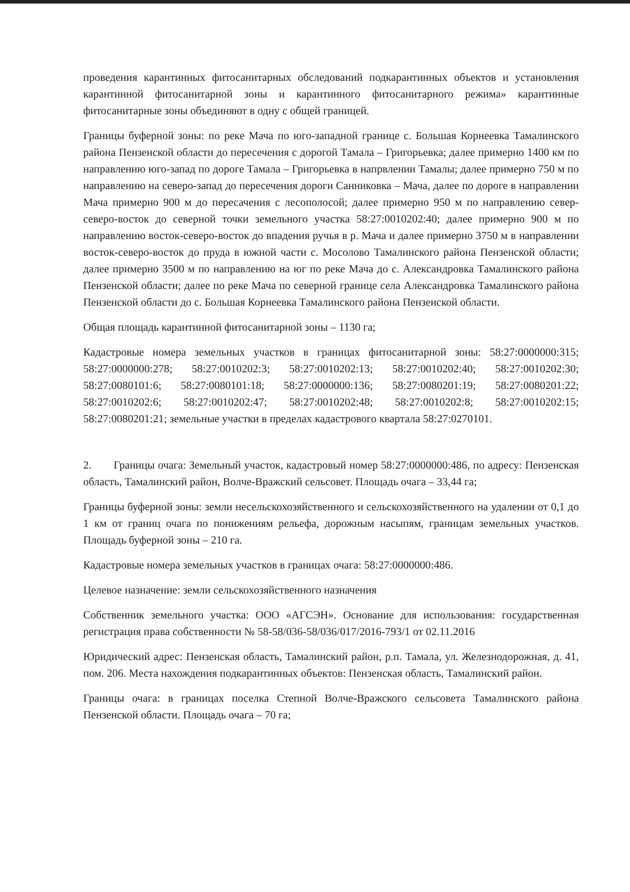проведения карантинных фитосанитарных обследований подкарантинных объектов и установления карантинной фитосанитарной зоны и карантинного фитосанитарного режима» карантинные фитосанитарные зоны объединяют в одну с общей границей.
Границы буферной зоны: по реке Мача по юго-западной границе с. Большая Корнеевка Тамалинского района Пензенской области до пересечения с дорогой Тамала – Григорьевка; далее примерно 1400 км по направлению юго-запад по дороге Тамала – Григорьевка в напрвлении Тамалы; далее примерно 750 м по направлению на северо-запад до пересечения дороги Санниковка – Мача, далее по дороге в направлении Мача примерно 900 м до пересачения с лесополосой; далее примерно 950 м по направлению север-северо-восток до северной точки земельного участка 58:27:0010202:40; далее примерно 900 м по направлению восток-северо-восток до впадения ручья в р. Мача и далее примерно 3750 м в направлении восток-северо-восток до пруда в южной части с. Мосолово Тамалинского района Пензенской области; далее примерно 3500 м по направлению на юг по реке Мача до с. Александровка Тамалинского района Пензенской области; далее по реке Мача по северной границе села Александровка Тамалинского района Пензенской области до с. Большая Корнеевка Тамалинского района Пензенской области.
Общая площадь карантинной фитосанитарной зоны – 1130 га;
Кадастровые номера земельных участков в границах фитосанитарной зоны: 58:27:0000000:315; 58:27:0000000:278; 58:27:0010202:3; 58:27:0010202:13; 58:27:0010202:40; 58:27:0010202:30; 58:27:0080101:6; 58:27:0080101:18; 58:27:0000000:136; 58:27:0080201:19; 58:27:0080201:22; 58:27:0010202:6; 58:27:0010202:47; 58:27:0010202:48; 58:27:0010202:8; 58:27:0010202:15; 58:27:0080201:21; земельные участки в пределах кадастрового квартала 58:27:0270101.
2. Границы очага: Земельный участок, кадастровый номер 58:27:0000000:486, по адресу: Пензенская область, Тамалинский район, Волче-Вражский сельсовет. Площадь очага – 33,44 га;
Границы буферной зоны: земли несельскохозяйственного и сельскохозяйственного на удалении от 0,1 до 1 км от границ очага по понижениям рельефа, дорожным насыпям, границам земельных участков. Площадь буферной зоны – 210 га.
Кадастровые номера земельных участков в границах очага: 58:27:0000000:486.
Целевое назначение: земли сельскохозяйственного назначения
Собственник земельного участка: ООО «АГСЭН». Основание для использования: государственная регистрация права собственности № 58-58/036-58/036/017/2016-793/1 от 02.11.2016
Юридический адрес: Пензенская область, Тамалинский район, р.п. Тамала, ул. Железнодорожная, д. 41, пом. 206. Места нахождения подкарантинных объектов: Пензенская область, Тамалинский район.
Границы очага: в границах поселка Степной Волче-Вражского сельсовета Тамалинского района Пензенской области. Площадь очага – 70 га;